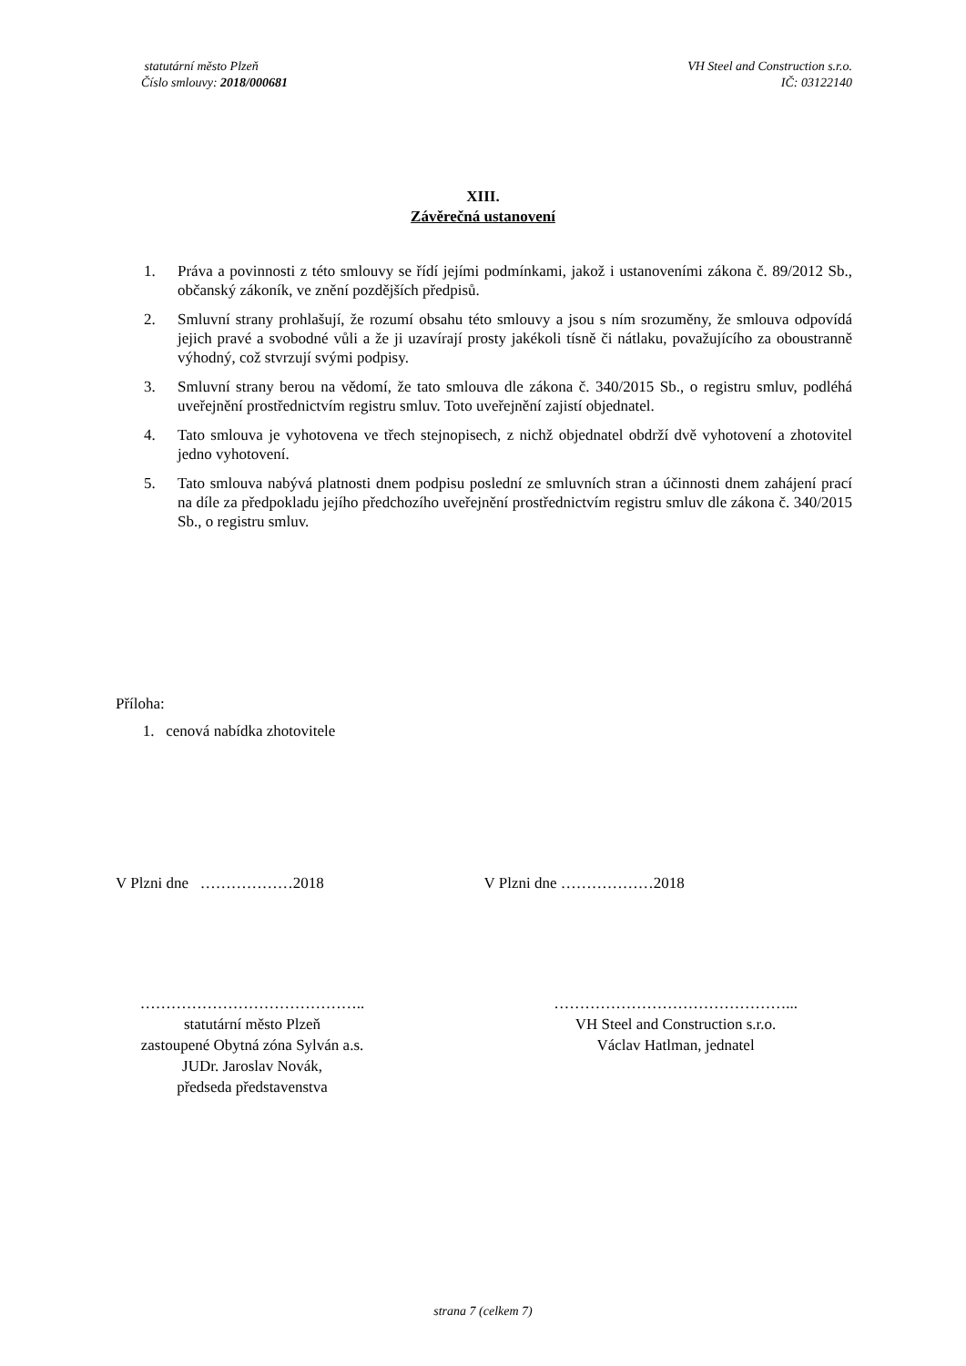statutární město Plzeň
Číslo smlouvy: 2018/000681
VH Steel and Construction s.r.o.
IČ: 03122140
XIII.
Závěrečná ustanovení
1. Práva a povinnosti z této smlouvy se řídí jejími podmínkami, jakož i ustanoveními zákona č. 89/2012 Sb., občanský zákoník, ve znění pozdějších předpisů.
2. Smluvní strany prohlašují, že rozumí obsahu této smlouvy a jsou s ním srozuměny, že smlouva odpovídá jejich pravé a svobodné vůli a že ji uzavírají prosty jakékoli tísně či nátlaku, považujícího za oboustranně výhodný, což stvrzují svými podpisy.
3. Smluvní strany berou na vědomí, že tato smlouva dle zákona č. 340/2015 Sb., o registru smluv, podléhá uveřejnění prostřednictvím registru smluv. Toto uveřejnění zajistí objednatel.
4. Tato smlouva je vyhotovena ve třech stejnopisech, z nichž objednatel obdrží dvě vyhotovení a zhotovitel jedno vyhotovení.
5. Tato smlouva nabývá platnosti dnem podpisu poslední ze smluvních stran a účinnosti dnem zahájení prací na díle za předpokladu jejího předchozího uveřejnění prostřednictvím registru smluv dle zákona č. 340/2015 Sb., o registru smluv.
Příloha:
1. cenová nabídka zhotovitele
V Plzni dne ………………2018 V Plzni dne ………………2018
……………………………………..
statutární město Plzeň
zastoupené Obytná zóna Sylván a.s.
JUDr. Jaroslav Novák,
předseda představenstva
………………………………………...
VH Steel and Construction s.r.o.
Václav Hatlman, jednatel
strana 7 (celkem 7)